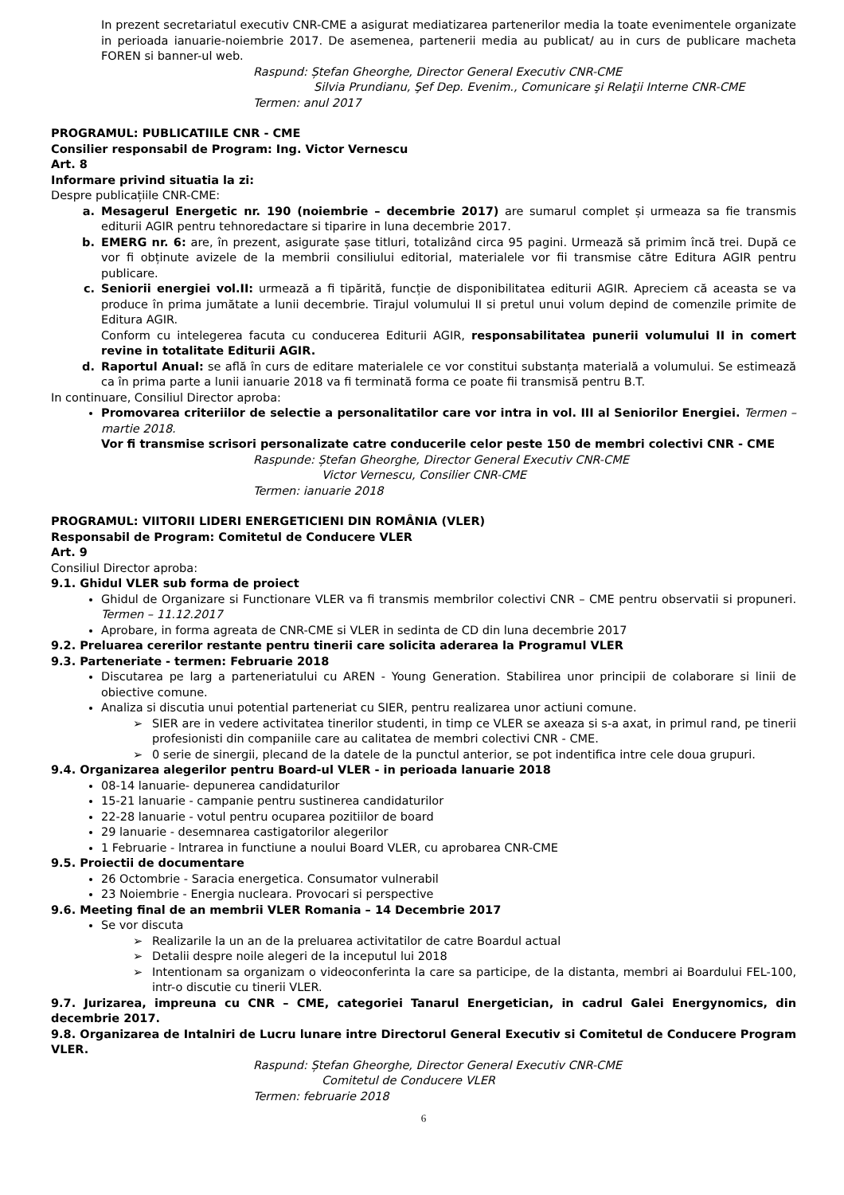In prezent secretariatul executiv CNR-CME a asigurat mediatizarea partenerilor media la toate evenimentele organizate in perioada ianuarie-noiembrie 2017. De asemenea, partenerii media au publicat/ au in curs de publicare macheta FOREN si banner-ul web.
Raspund: Ștefan Gheorghe, Director General Executiv CNR-CME
Silvia Prundianu, Şef Dep. Evenim., Comunicare şi Relaţii Interne CNR-CME
Termen: anul 2017
PROGRAMUL: PUBLICATIILE CNR - CME
Consilier responsabil de Program: Ing. Victor Vernescu
Art. 8
Informare privind situatia la zi:
Despre publicațiile CNR-CME:
a. Mesagerul Energetic nr. 190 (noiembrie – decembrie 2017) are sumarul complet și urmeaza sa fie transmis editurii AGIR pentru tehnoredactare si tiparire in luna decembrie 2017.
b. EMERG nr. 6: are, în prezent, asigurate șase titluri, totalizând circa 95 pagini. Urmează să primim încă trei. După ce vor fi obținute avizele de la membrii consiliului editorial, materialele vor fii transmise către Editura AGIR pentru publicare.
c. Seniorii energiei vol.II: urmează a fi tipărită, funcție de disponibilitatea editurii AGIR. Apreciem că aceasta se va produce în prima jumătate a lunii decembrie. Tirajul volumului II si pretul unui volum depind de comenzile primite de Editura AGIR.
Conform cu intelegerea facuta cu conducerea Editurii AGIR, responsabilitatea punerii volumului II in comert revine in totalitate Editurii AGIR.
d. Raportul Anual: se află în curs de editare materialele ce vor constitui substanța materială a volumului. Se estimează ca în prima parte a lunii ianuarie 2018 va fi terminată forma ce poate fii transmisă pentru B.T.
In continuare, Consiliul Director aproba:
Promovarea criteriilor de selectie a personalitatilor care vor intra in vol. III al Seniorilor Energiei. Termen – martie 2018.
Vor fi transmise scrisori personalizate catre conducerile celor peste 150 de membri colectivi CNR - CME
Raspunde: Ștefan Gheorghe, Director General Executiv CNR-CME
Victor Vernescu, Consilier CNR-CME
Termen: ianuarie 2018
PROGRAMUL: VIITORII LIDERI ENERGETICIENI DIN ROMÂNIA (VLER)
Responsabil de Program: Comitetul de Conducere VLER
Art. 9
Consiliul Director aproba:
9.1. Ghidul VLER sub forma de proiect
Ghidul de Organizare si Functionare VLER va fi transmis membrilor colectivi CNR – CME pentru observatii si propuneri. Termen – 11.12.2017
Aprobare, in forma agreata de CNR-CME si VLER in sedinta de CD din luna decembrie 2017
9.2. Preluarea cererilor restante pentru tinerii care solicita aderarea la Programul VLER
9.3. Parteneriate - termen: Februarie 2018
Discutarea pe larg a parteneriatului cu AREN - Young Generation. Stabilirea unor principii de colaborare si linii de obiective comune.
Analiza si discutia unui potential parteneriat cu SIER, pentru realizarea unor actiuni comune.
➢ SIER are in vedere activitatea tinerilor studenti, in timp ce VLER se axeaza si s-a axat, in primul rand, pe tinerii profesionisti din companiile care au calitatea de membri colectivi CNR - CME.
➢ 0 serie de sinergii, plecand de la datele de la punctul anterior, se pot indentifica intre cele doua grupuri.
9.4. Organizarea alegerilor pentru Board-ul VLER - in perioada lanuarie 2018
08-14 lanuarie- depunerea candidaturilor
15-21 lanuarie - campanie pentru sustinerea candidaturilor
22-28 lanuarie - votul pentru ocuparea pozitiilor de board
29 lanuarie - desemnarea castigatorilor alegerilor
1 Februarie - lntrarea in functiune a noului Board VLER, cu aprobarea CNR-CME
9.5. Proiectii de documentare
26 Octombrie - Saracia energetica. Consumator vulnerabil
23 Noiembrie - Energia nucleara. Provocari si perspective
9.6. Meeting final de an membrii VLER Romania – 14 Decembrie 2017
Se vor discuta
➢ Realizarile la un an de la preluarea activitatilor de catre Boardul actual
➢ Detalii despre noile alegeri de la inceputul lui 2018
➢ Intentionam sa organizam o videoconferinta la care sa participe, de la distanta, membri ai Boardului FEL-100, intr-o discutie cu tinerii VLER.
9.7. Jurizarea, impreuna cu CNR – CME, categoriei Tanarul Energetician, in cadrul Galei Energynomics, din decembrie 2017.
9.8. Organizarea de Intalniri de Lucru lunare intre Directorul General Executiv si Comitetul de Conducere Program VLER.
Raspund: Ștefan Gheorghe, Director General Executiv CNR-CME
Comitetul de Conducere VLER
Termen: februarie 2018
6